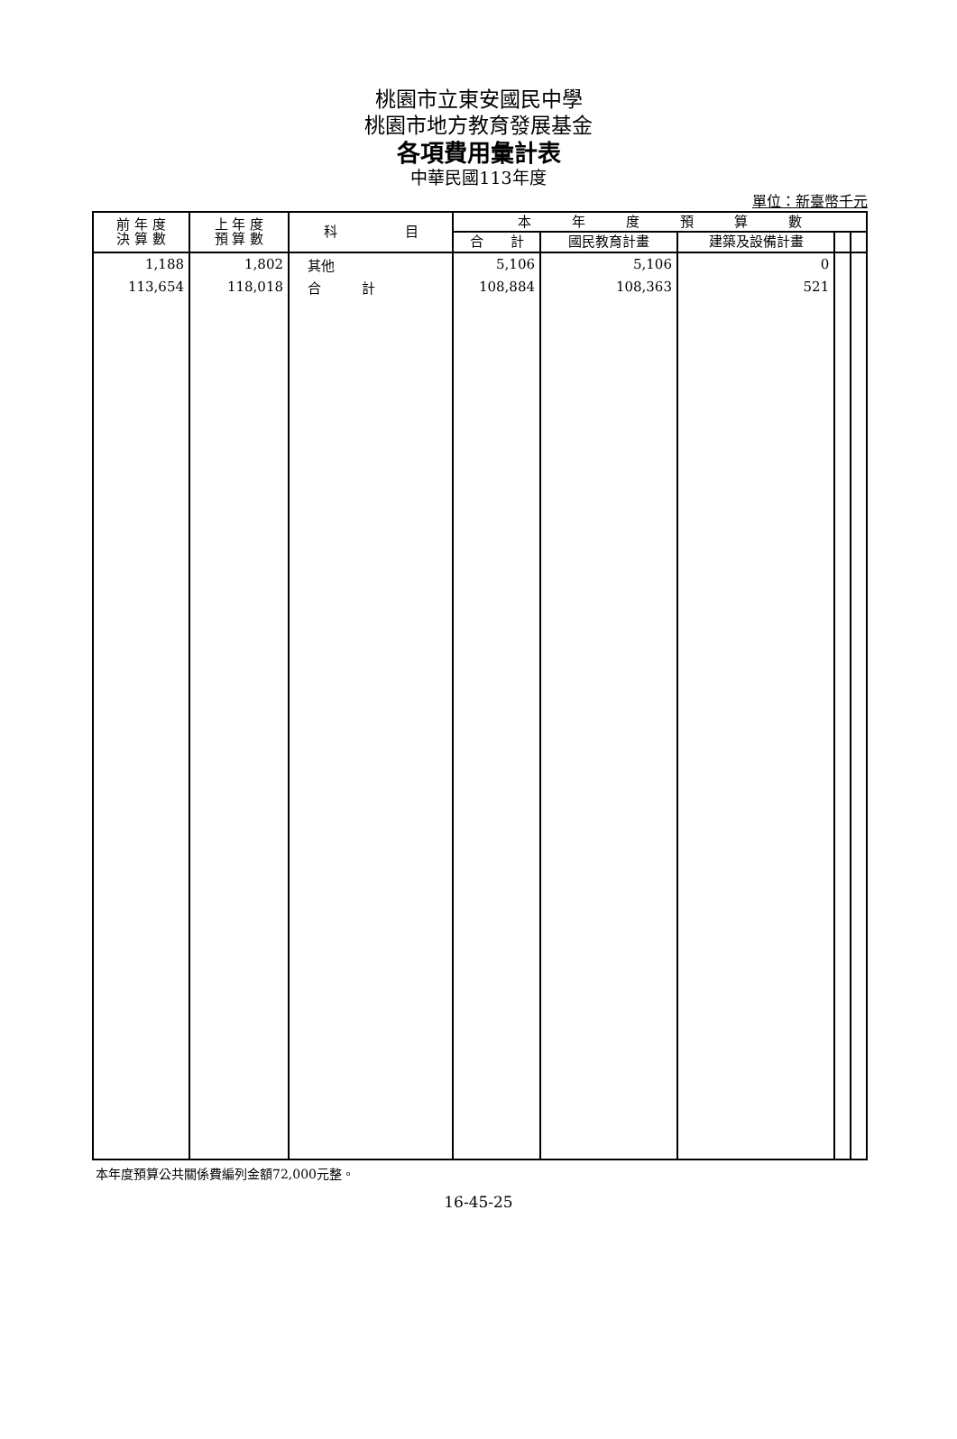桃園市立東安國民中學
桃園市地方教育發展基金
各項費用彙計表
中華民國113年度
單位：新臺幣千元
| 前 年 度 決 算 數 | 上 年 度 預 算 數 | 科 目 | 本 年 度 預 算 數 | | | | |
| --- | --- | --- | --- | --- | --- | --- | --- |
| | | | 合 計 | 國民教育計畫 | 建築及設備計畫 | | |
| 1,188 | 1,802 | 其他 | 5,106 | 5,106 | 0 | | |
| 113,654 | 118,018 | 合 計 | 108,884 | 108,363 | 521 | | |
本年度預算公共關係費編列金額72,000元整。
16-45-25